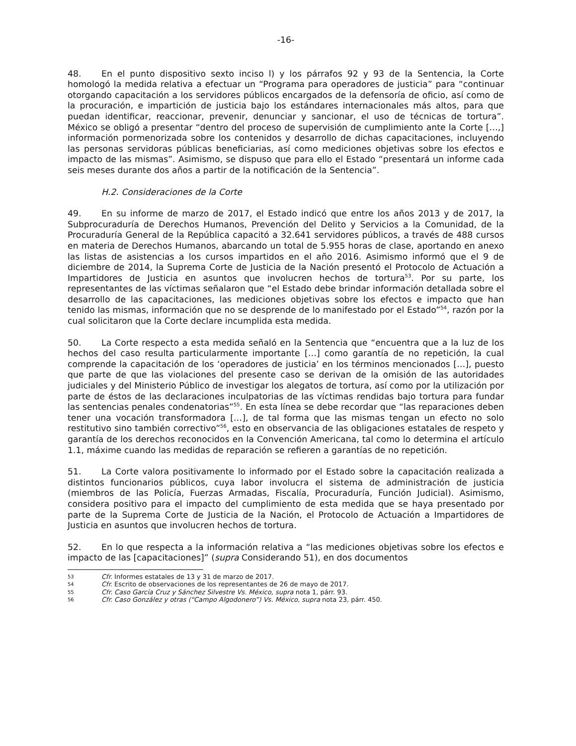-16-
48. En el punto dispositivo sexto inciso l) y los párrafos 92 y 93 de la Sentencia, la Corte homologó la medida relativa a efectuar un “Programa para operadores de justicia” para “continuar otorgando capacitación a los servidores públicos encargados de la defensoría de oficio, así como de la procuración, e impartición de justicia bajo los estándares internacionales más altos, para que puedan identificar, reaccionar, prevenir, denunciar y sancionar, el uso de técnicas de tortura”. México se obligó a presentar “dentro del proceso de supervisión de cumplimiento ante la Corte […,] información pormenorizada sobre los contenidos y desarrollo de dichas capacitaciones, incluyendo las personas servidoras públicas beneficiarias, así como mediciones objetivas sobre los efectos e impacto de las mismas”. Asimismo, se dispuso que para ello el Estado “presentará un informe cada seis meses durante dos años a partir de la notificación de la Sentencia”.
H.2. Consideraciones de la Corte
49. En su informe de marzo de 2017, el Estado indicó que entre los años 2013 y de 2017, la Subprocuraduría de Derechos Humanos, Prevención del Delito y Servicios a la Comunidad, de la Procuraduría General de la República capacitó a 32.641 servidores públicos, a través de 488 cursos en materia de Derechos Humanos, abarcando un total de 5.955 horas de clase, aportando en anexo las listas de asistencias a los cursos impartidos en el año 2016. Asimismo informó que el 9 de diciembre de 2014, la Suprema Corte de Justicia de la Nación presentó el Protocolo de Actuación a Impartidores de Justicia en asuntos que involucren hechos de tortura<sup>53</sup>. Por su parte, los representantes de las víctimas señalaron que “el Estado debe brindar información detallada sobre el desarrollo de las capacitaciones, las mediciones objetivas sobre los efectos e impacto que han tenido las mismas, información que no se desprende de lo manifestado por el Estado”<sup>54</sup>, razón por la cual solicitaron que la Corte declare incumplida esta medida.
50. La Corte respecto a esta medida señaló en la Sentencia que “encuentra que a la luz de los hechos del caso resulta particularmente importante […] como garantía de no repetición, la cual comprende la capacitación de los ‘operadores de justicia’ en los términos mencionados […], puesto que parte de que las violaciones del presente caso se derivan de la omisión de las autoridades judiciales y del Ministerio Público de investigar los alegatos de tortura, así como por la utilización por parte de éstos de las declaraciones inculpatorias de las víctimas rendidas bajo tortura para fundar las sentencias penales condenatorias”<sup>55</sup>. En esta línea se debe recordar que “las reparaciones deben tener una vocación transformadora […], de tal forma que las mismas tengan un efecto no solo restitutivo sino también correctivo”<sup>56</sup>, esto en observancia de las obligaciones estatales de respeto y garantía de los derechos reconocidos en la Convención Americana, tal como lo determina el artículo 1.1, máxime cuando las medidas de reparación se refieren a garantías de no repetición.
51. La Corte valora positivamente lo informado por el Estado sobre la capacitación realizada a distintos funcionarios públicos, cuya labor involucra el sistema de administración de justicia (miembros de las Policía, Fuerzas Armadas, Fiscalía, Procuraduría, Función Judicial). Asimismo, considera positivo para el impacto del cumplimiento de esta medida que se haya presentado por parte de la Suprema Corte de Justicia de la Nación, el Protocolo de Actuación a Impartidores de Justicia en asuntos que involucren hechos de tortura.
52. En lo que respecta a la información relativa a “las mediciones objetivas sobre los efectos e impacto de las [capacitaciones]” (supra Considerando 51), en dos documentos
53 Cfr. Informes estatales de 13 y 31 de marzo de 2017.
54 Cfr. Escrito de observaciones de los representantes de 26 de mayo de 2017.
55 Cfr. Caso García Cruz y Sánchez Silvestre Vs. México, supra nota 1, párr. 93.
56 Cfr. Caso González y otras (“Campo Algodonero”) Vs. México, supra nota 23, párr. 450.